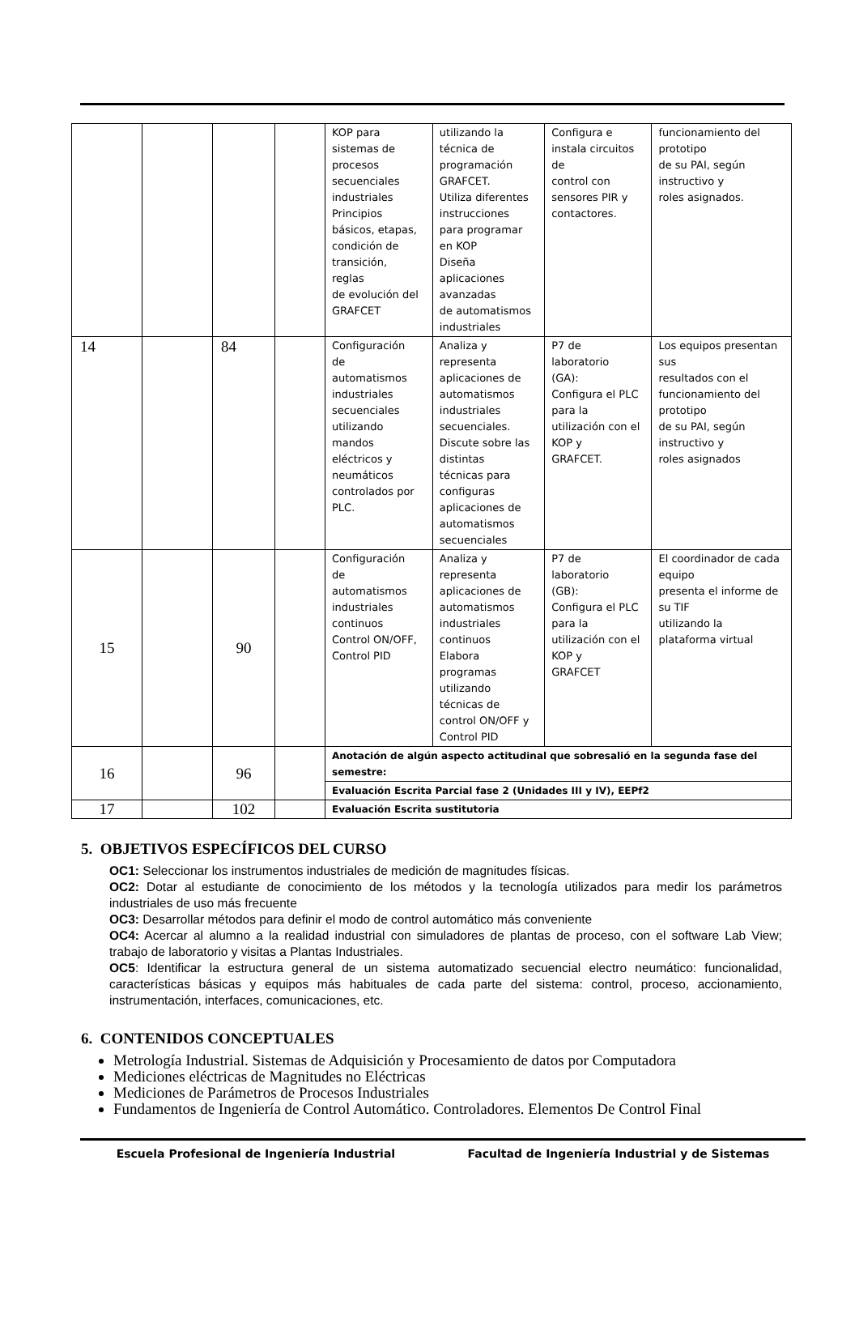| | | | | KOP para sistemas de procesos secuenciales industriales Principios básicos, etapas, condición de transición, reglas de evolución del GRAFCET | utilizando la técnica de programación GRAFCET. Utiliza diferentes instrucciones para programar en KOP Diseña aplicaciones avanzadas de automatismos industriales | Configura e instala circuitos de control con sensores PIR y contactores. | funcionamiento del prototipo de su PAI, según instructivo y roles asignados. |
| 14 | | 84 | | Configuración de automatismos industriales secuenciales utilizando mandos eléctricos y neumáticos controlados por PLC. | Analiza y representa aplicaciones de automatismos industriales secuenciales. Discute sobre las distintas técnicas para configuras aplicaciones de automatismos secuenciales | P7 de laboratorio (GA): Configura el PLC para la utilización con el KOP y GRAFCET. | Los equipos presentan sus resultados con el funcionamiento del prototipo de su PAI, según instructivo y roles asignados |
| 15 | | 90 | | Configuración de automatismos industriales continuos Control ON/OFF, Control PID | Analiza y representa aplicaciones de automatismos industriales continuos Elabora programas utilizando técnicas de control ON/OFF y Control PID | P7 de laboratorio (GB): Configura el PLC para la utilización con el KOP y GRAFCET | El coordinador de cada equipo presenta el informe de su TIF utilizando la plataforma virtual |
| 16 | | 96 | | Anotación de algún aspecto actitudinal que sobresalió en la segunda fase del semestre: | | | |
| | | | | Evaluación Escrita Parcial fase 2 (Unidades III y IV), EEPf2 | | | |
| 17 | | 102 | | Evaluación Escrita sustitutoria | | | |
5. OBJETIVOS ESPECÍFICOS DEL CURSO
OC1: Seleccionar los instrumentos industriales de medición de magnitudes físicas.
OC2: Dotar al estudiante de conocimiento de los métodos y la tecnología utilizados para medir los parámetros industriales de uso más frecuente
OC3: Desarrollar métodos para definir el modo de control automático más conveniente
OC4: Acercar al alumno a la realidad industrial con simuladores de plantas de proceso, con el software Lab View; trabajo de laboratorio y visitas a Plantas Industriales.
OC5: Identificar la estructura general de un sistema automatizado secuencial electro neumático: funcionalidad, características básicas y equipos más habituales de cada parte del sistema: control, proceso, accionamiento, instrumentación, interfaces, comunicaciones, etc.
6. CONTENIDOS CONCEPTUALES
Metrología Industrial. Sistemas de Adquisición y Procesamiento de datos por Computadora
Mediciones eléctricas de Magnitudes no Eléctricas
Mediciones de Parámetros de Procesos Industriales
Fundamentos de Ingeniería de Control Automático. Controladores. Elementos De Control Final
Escuela Profesional de Ingeniería Industrial Facultad de Ingeniería Industrial y de Sistemas